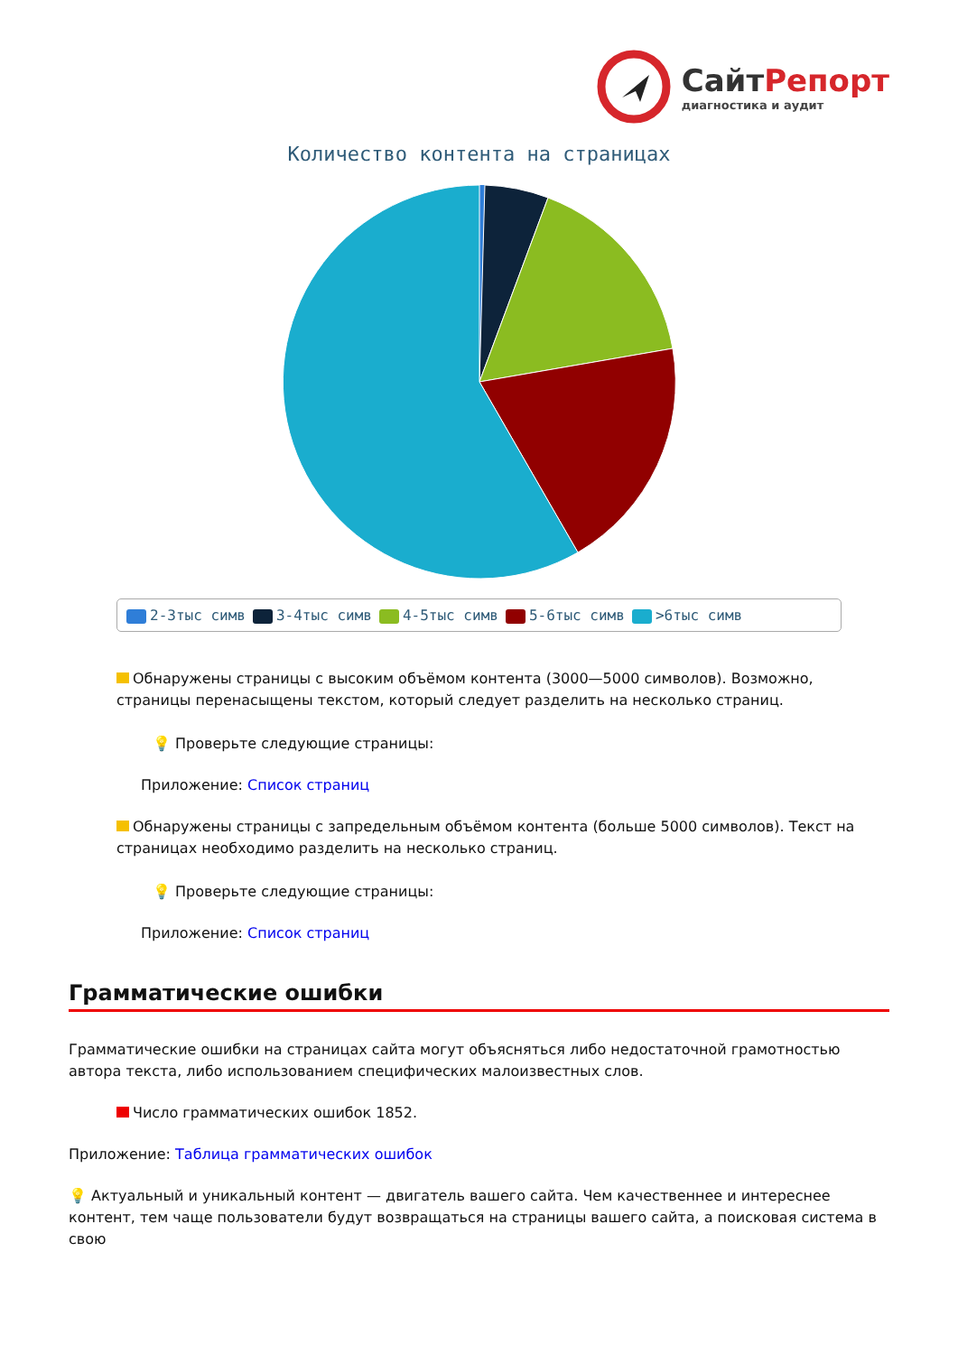СайтРепорт
диагностика и аудит
Количество контента на страницах
2-3тыс симв 3-4тыс симв 4-5тыс симв 5-6тыс симв >6тыс симв
Обнаружены страницы с высоким объёмом контента (3000—5000 символов). Возможно, страницы перенасыщены текстом, который следует разделить на несколько страниц.
💡 Проверьте следующие страницы:
Приложение: Список страниц
Обнаружены страницы с запредельным объёмом контента (больше 5000 символов). Текст на страницах необходимо разделить на несколько страниц.
💡 Проверьте следующие страницы:
Приложение: Список страниц
Грамматические ошибки
Грамматические ошибки на страницах сайта могут объясняться либо недостаточной грамотностью автора текста, либо использованием специфических малоизвестных слов.
Число грамматических ошибок 1852.
Приложение: Таблица грамматических ошибок
💡 Актуальный и уникальный контент — двигатель вашего сайта. Чем качественнее и интереснее контент, тем чаще пользователи будут возвращаться на страницы вашего сайта, а поисковая система в свою